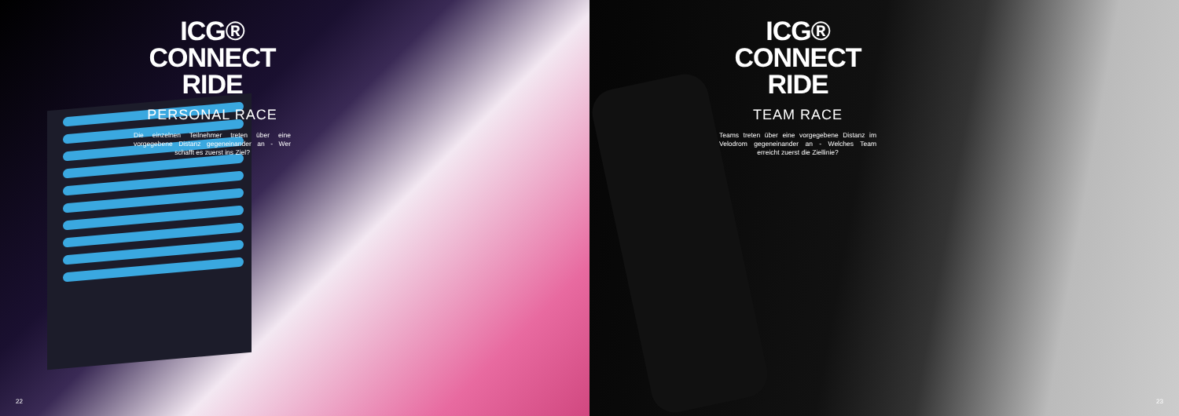ICG®
CONNECT RIDE
PERSONAL RACE
Die einzelnen Teilnehmer treten über eine vorgegebene Distanz gegeneinander an - Wer schafft es zuerst ins Ziel?
22
ICG®
CONNECT RIDE
TEAM RACE
Teams treten über eine vorgegebene Distanz im Velodrom gegeneinander an - Welches Team erreicht zuerst die Ziellinie?
23